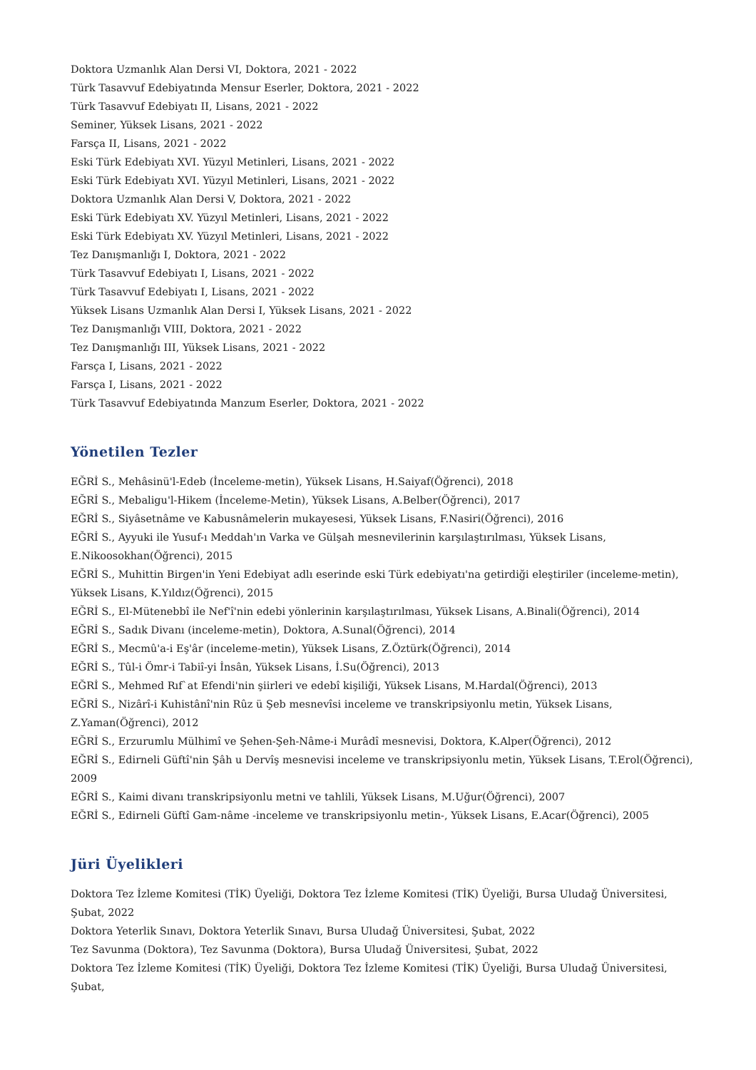Doktora Uzmanlık Alan Dersi VI, Doktora, 2021 - 2022
Türk Tasavvuf Edebiyatında Mensur Eserler, Doktora, 2021 - 2022
Türk Tasavvuf Edebiyatı II, Lisans, 2021 - 2022
Seminer, Yüksek Lisans, 2021 - 2022
Farsça II, Lisans, 2021 - 2022
Eski Türk Edebiyatı XVI. Yüzyıl Metinleri, Lisans, 2021 - 2022
Eski Türk Edebiyatı XVI. Yüzyıl Metinleri, Lisans, 2021 - 2022
Doktora Uzmanlık Alan Dersi V, Doktora, 2021 - 2022
Eski Türk Edebiyatı XV. Yüzyıl Metinleri, Lisans, 2021 - 2022
Eski Türk Edebiyatı XV. Yüzyıl Metinleri, Lisans, 2021 - 2022
Tez Danışmanlığı I, Doktora, 2021 - 2022
Türk Tasavvuf Edebiyatı I, Lisans, 2021 - 2022
Türk Tasavvuf Edebiyatı I, Lisans, 2021 - 2022
Yüksek Lisans Uzmanlık Alan Dersi I, Yüksek Lisans, 2021 - 2022
Tez Danışmanlığı VIII, Doktora, 2021 - 2022
Tez Danışmanlığı III, Yüksek Lisans, 2021 - 2022
Farsça I, Lisans, 2021 - 2022
Farsça I, Lisans, 2021 - 2022
Türk Tasavvuf Edebiyatında Manzum Eserler, Doktora, 2021 - 2022
Yönetilen Tezler
EĞRİ S., Mehâsinü'l-Edeb (İnceleme-metin), Yüksek Lisans, H.Saiyaf(Öğrenci), 2018
EĞRİ S., Mebaligu'l-Hikem (İnceleme-Metin), Yüksek Lisans, A.Belber(Öğrenci), 2017
EĞRİ S., Siyâsetnâme ve Kabusnâmelerin mukayesesi, Yüksek Lisans, F.Nasiri(Öğrenci), 2016
EĞRİ S., Ayyuki ile Yusuf-ı Meddah'ın Varka ve Gülşah mesnevilerinin karşılaştırılması, Yüksek Lisans, E.Nikoosokhan(Öğrenci), 2015
EĞRİ S., Muhittin Birgen'in Yeni Edebiyat adlı eserinde eski Türk edebiyatı'na getirdiği eleştiriler (inceleme-metin), Yüksek Lisans, K.Yıldız(Öğrenci), 2015
EĞRİ S., El-Mütenebbî ile Nef'î'nin edebi yönlerinin karşılaştırılması, Yüksek Lisans, A.Binali(Öğrenci), 2014
EĞRİ S., Sadık Divanı (inceleme-metin), Doktora, A.Sunal(Öğrenci), 2014
EĞRİ S., Mecmû'a-i Eş'âr (inceleme-metin), Yüksek Lisans, Z.Öztürk(Öğrenci), 2014
EĞRİ S., Tûl-i Ömr-i Tabiî-yi İnsân, Yüksek Lisans, İ.Su(Öğrenci), 2013
EĞRİ S., Mehmed Rıf`at Efendi'nin şiirleri ve edebî kişiliği, Yüksek Lisans, M.Hardal(Öğrenci), 2013
EĞRİ S., Nizârî-i Kuhistânî'nin Rûz ü Şeb mesnevîsi inceleme ve transkripsiyonlu metin, Yüksek Lisans, Z.Yaman(Öğrenci), 2012
EĞRİ S., Erzurumlu Mülhimî ve Şehen-Şeh-Nâme-i Murâdî mesnevisi, Doktora, K.Alper(Öğrenci), 2012
EĞRİ S., Edirneli Güftî'nin Şâh u Dervîş mesnevisi inceleme ve transkripsiyonlu metin, Yüksek Lisans, T.Erol(Öğrenci), 2009
EĞRİ S., Kaimi divanı transkripsiyonlu metni ve tahlili, Yüksek Lisans, M.Uğur(Öğrenci), 2007
EĞRİ S., Edirneli Güftî Gam-nâme -inceleme ve transkripsiyonlu metin-, Yüksek Lisans, E.Acar(Öğrenci), 2005
Jüri Üyelikleri
Doktora Tez İzleme Komitesi (TİK) Üyeliği, Doktora Tez İzleme Komitesi (TİK) Üyeliği, Bursa Uludağ Üniversitesi, Şubat, 2022
Doktora Yeterlik Sınavı, Doktora Yeterlik Sınavı, Bursa Uludağ Üniversitesi, Şubat, 2022
Tez Savunma (Doktora), Tez Savunma (Doktora), Bursa Uludağ Üniversitesi, Şubat, 2022
Doktora Tez İzleme Komitesi (TİK) Üyeliği, Doktora Tez İzleme Komitesi (TİK) Üyeliği, Bursa Uludağ Üniversitesi, Şubat,